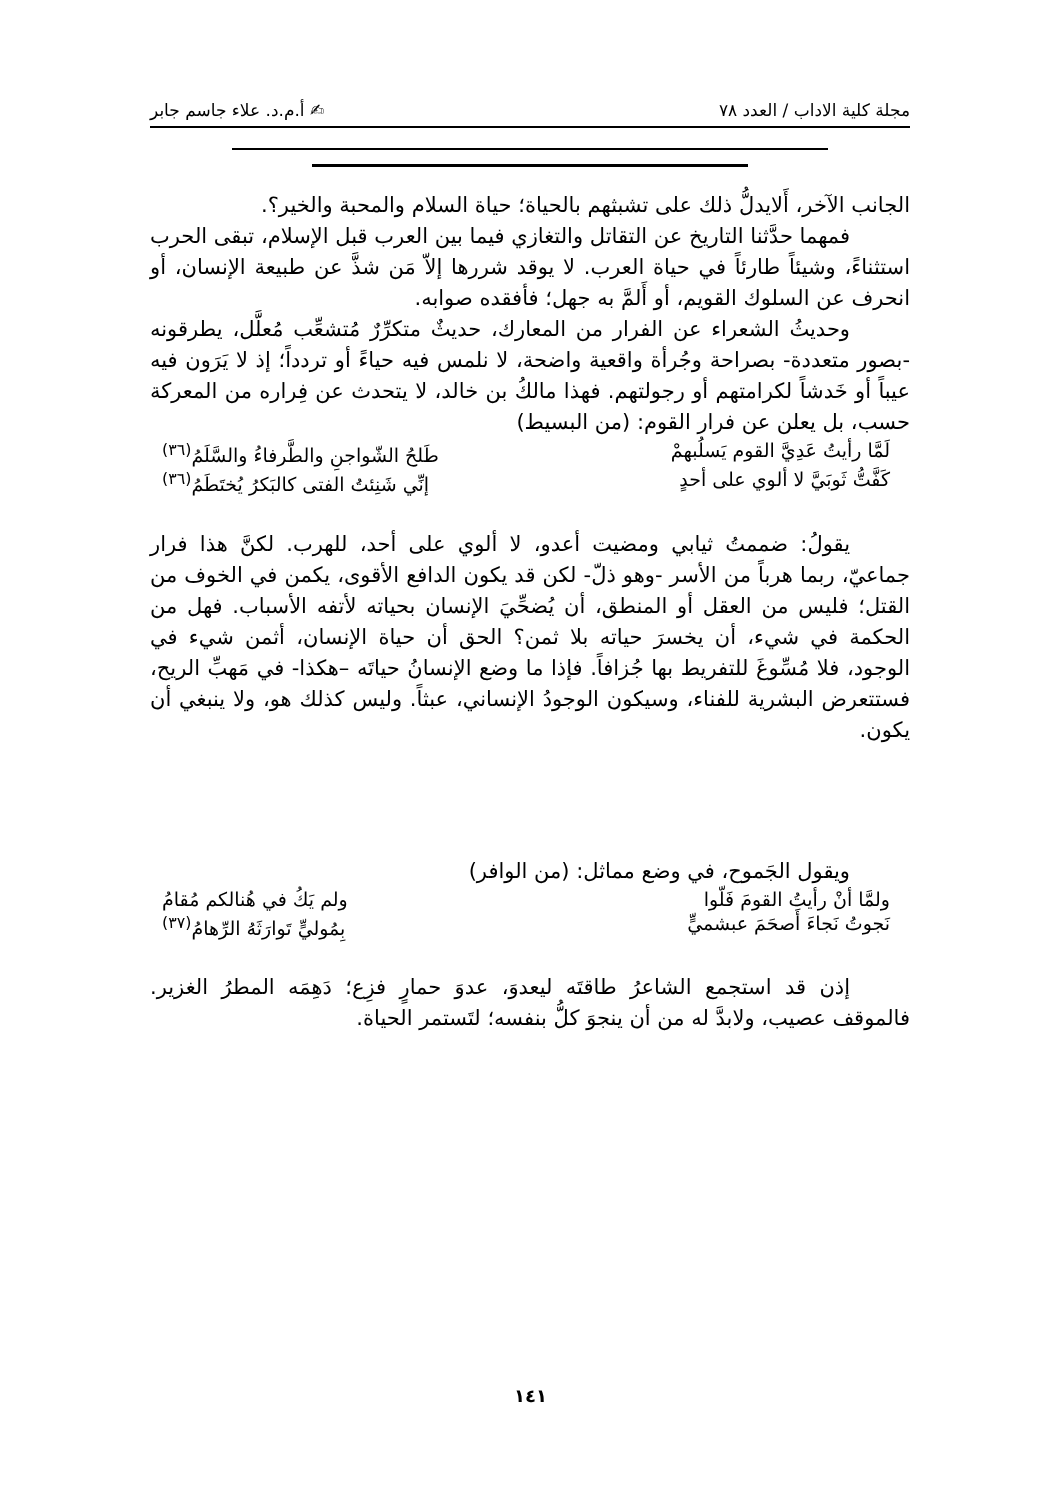مجلة كلية الاداب / العدد ٧٨ ✍ أ.م.د. علاء جاسم جابر
الجانب الآخر، أَلايدلُّ ذلك على تشبثهم بالحياة؛ حياة السلام والمحبة والخير؟.
فمهما حدَّثنا التاريخ عن التقاتل والتغازي فيما بين العرب قبل الإسلام، تبقى الحرب استثناءً، وشيئاً طارئاً في حياة العرب. لا يوقد شررها إلاّ مَن شذَّ عن طبيعة الإنسان، أو انحرف عن السلوك القويم، أو أَلمَّ به جهل؛ فأفقده صوابه.
وحديثُ الشعراء عن الفرار من المعارك، حديثٌ متكرِّرٌ مُتشعِّب مُعلَّل، يطرقونه -بصور متعددة- بصراحة وجُرأة واقعية واضحة، لا نلمس فيه حياءً أو تردداً؛ إذ لا يَرَون فيه عيباً أو خَدشاً لكرامتهم أو رجولتهم. فهذا مالكُ بن خالد، لا يتحدث عن فِراره من المعركة حسب، بل يعلن عن فرار القوم: (من البسيط)
لَمَّا رأيتُ عَدِيَّ القوم يَسلُبهمْ طَلحُ الشّواجنِ والطَّرفاءُ والسَّلَمُ<sup>(٣٦)</sup>
كَفَّتُّ ثَوبَيَّ لا ألوي على أحدٍ إنِّي شَنِئتُ الفتى كالبَكرُ يُختَطَمُ<sup>(٣٦)</sup>
يقولُ: ضممتُ ثيابي ومضيت أعدو، لا ألوي على أحد، للهرب. لكنَّ هذا فرار جماعيّ، ربما هرباً من الأسر -وهو ذلّ- لكن قد يكون الدافع الأقوى، يكمن في الخوف من القتل؛ فليس من العقل أو المنطق، أن يُضحِّيَ الإنسان بحياته لأتفه الأسباب. فهل من الحكمة في شيء، أن يخسرَ حياته بلا ثمن؟ الحق أن حياة الإنسان، أثمن شيء في الوجود، فلا مُسِّوغَ للتفريط بها جُزافاً. فإذا ما وضع الإنسانُ حياتَه –هكذا- في مَهبِّ الريح، فستتعرض البشرية للفناء، وسيكون الوجودُ الإنساني، عبثاً. وليس كذلك هو، ولا ينبغي أن يكون.
ويقول الجَموح، في وضع مماثل: (من الوافر)
ولمَّا أنْ رأيتُ القومَ فَلّوا ولم يَكُ في هُنالكم مُقامُ
نَجوتُ نَجاءَ أَصحَمَ عبشميٍّ بِمُوليٍّ تَوارَثَهُ الرِّهامُ<sup>(٣٧)</sup>
إذن قد استجمع الشاعرُ طاقتَه ليعدوَ، عدوَ حمارٍ فزِع؛ دَهِمَه المطرُ الغزير. فالموقف عصيب، ولابدَّ له من أن ينجوَ كلُّ بنفسه؛ لتَستمر الحياة.
١٤١